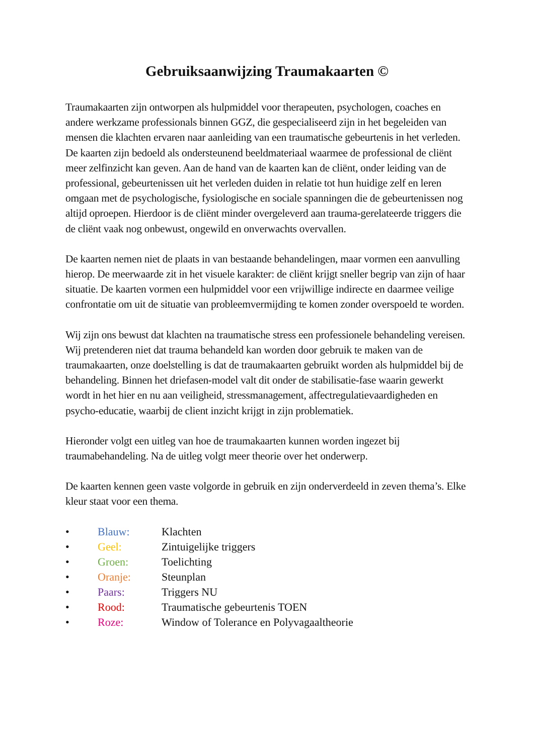Gebruiksaanwijzing Traumakaarten ©
Traumakaarten zijn ontworpen als hulpmiddel voor therapeuten, psychologen, coaches en andere werkzame professionals binnen GGZ, die gespecialiseerd zijn in het begeleiden van mensen die klachten ervaren naar aanleiding van een traumatische gebeurtenis in het verleden. De kaarten zijn bedoeld als ondersteunend beeldmateriaal waarmee de professional de cliënt meer zelfinzicht kan geven. Aan de hand van de kaarten kan de cliënt, onder leiding van de professional, gebeurtenissen uit het verleden duiden in relatie tot hun huidige zelf en leren omgaan met de psychologische, fysiologische en sociale spanningen die de gebeurtenissen nog altijd oproepen. Hierdoor is de cliënt minder overgeleverd aan trauma-gerelateerde triggers die de cliënt vaak nog onbewust, ongewild en onverwachts overvallen.
De kaarten nemen niet de plaats in van bestaande behandelingen, maar vormen een aanvulling hierop. De meerwaarde zit in het visuele karakter: de cliënt krijgt sneller begrip van zijn of haar situatie. De kaarten vormen een hulpmiddel voor een vrijwillige indirecte en daarmee veilige confrontatie om uit de situatie van probleemvermijding te komen zonder overspoeld te worden.
Wij zijn ons bewust dat klachten na traumatische stress een professionele behandeling vereisen. Wij pretenderen niet dat trauma behandeld kan worden door gebruik te maken van de traumakaarten, onze doelstelling is dat de traumakaarten gebruikt worden als hulpmiddel bij de behandeling. Binnen het driefasen-model valt dit onder de stabilisatie-fase waarin gewerkt wordt in het hier en nu aan veiligheid, stressmanagement, affectregulatievaardigheden en psycho-educatie, waarbij de client inzicht krijgt in zijn problematiek.
Hieronder volgt een uitleg van hoe de traumakaarten kunnen worden ingezet bij traumabehandeling. Na de uitleg volgt meer theorie over het onderwerp.
De kaarten kennen geen vaste volgorde in gebruik en zijn onderverdeeld in zeven thema’s. Elke kleur staat voor een thema.
• Blauw: Klachten
• Geel: Zintuigelijke triggers
• Groen: Toelichting
• Oranje: Steunplan
• Paars: Triggers NU
• Rood: Traumatische gebeurtenis TOEN
• Roze: Window of Tolerance en Polyvagaaltheorie